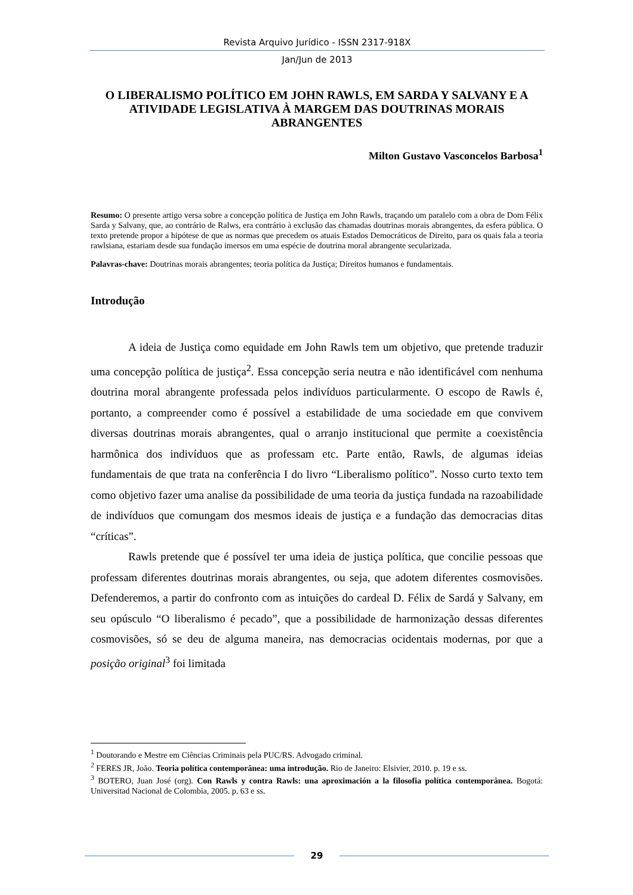Revista Arquivo Jurídico - ISSN 2317-918X
Jan/Jun de 2013
O LIBERALISMO POLÍTICO EM JOHN RAWLS, EM SARDA Y SALVANY E A ATIVIDADE LEGISLATIVA À MARGEM DAS DOUTRINAS MORAIS ABRANGENTES
Milton Gustavo Vasconcelos Barbosa<sup>1</sup>
Resumo: O presente artigo versa sobre a concepção política de Justiça em John Rawls, traçando um paralelo com a obra de Dom Félix Sarda y Salvany, que, ao contrário de Ralws, era contrário à exclusão das chamadas doutrinas morais abrangentes, da esfera pública. O texto pretende propor a hipótese de que as normas que precedem os atuais Estados Democráticos de Direito, para os quais fala a teoria rawlsiana, estariam desde sua fundação imersos em uma espécie de doutrina moral abrangente secularizada.
Palavras-chave: Doutrinas morais abrangentes; teoria política da Justiça; Direitos humanos e fundamentais.
Introdução
A ideia de Justiça como equidade em John Rawls tem um objetivo, que pretende traduzir uma concepção política de justiça<sup>2</sup>. Essa concepção seria neutra e não identificável com nenhuma doutrina moral abrangente professada pelos indivíduos particularmente. O escopo de Rawls é, portanto, a compreender como é possível a estabilidade de uma sociedade em que convivem diversas doutrinas morais abrangentes, qual o arranjo institucional que permite a coexistência harmônica dos indivíduos que as professam etc. Parte então, Rawls, de algumas ideias fundamentais de que trata na conferência I do livro “Liberalismo político”. Nosso curto texto tem como objetivo fazer uma analise da possibilidade de uma teoria da justiça fundada na razoabilidade de indivíduos que comungam dos mesmos ideais de justiça e a fundação das democracias ditas “críticas”.
Rawls pretende que é possível ter uma ideia de justiça política, que concilie pessoas que professam diferentes doutrinas morais abrangentes, ou seja, que adotem diferentes cosmovisões. Defenderemos, a partir do confronto com as intuições do cardeal D. Félix de Sardá y Salvany, em seu opúsculo “O liberalismo é pecado”, que a possibilidade de harmonização dessas diferentes cosmovisões, só se deu de alguma maneira, nas democracias ocidentais modernas, por que a posição original<sup>3</sup> foi limitada
<sup>1</sup> Doutorando e Mestre em Ciências Criminais pela PUC/RS. Advogado criminal.
<sup>2</sup> FERES JR, João. Teoria política contemporânea: uma introdução. Rio de Janeiro: Elsivier, 2010. p. 19 e ss.
<sup>3</sup> BOTERO, Juan José (org). Con Rawls y contra Rawls: una aproximación a la filosofia política contemporânea. Bogotá: Universitad Nacional de Colombia, 2005. p. 63 e ss.
29